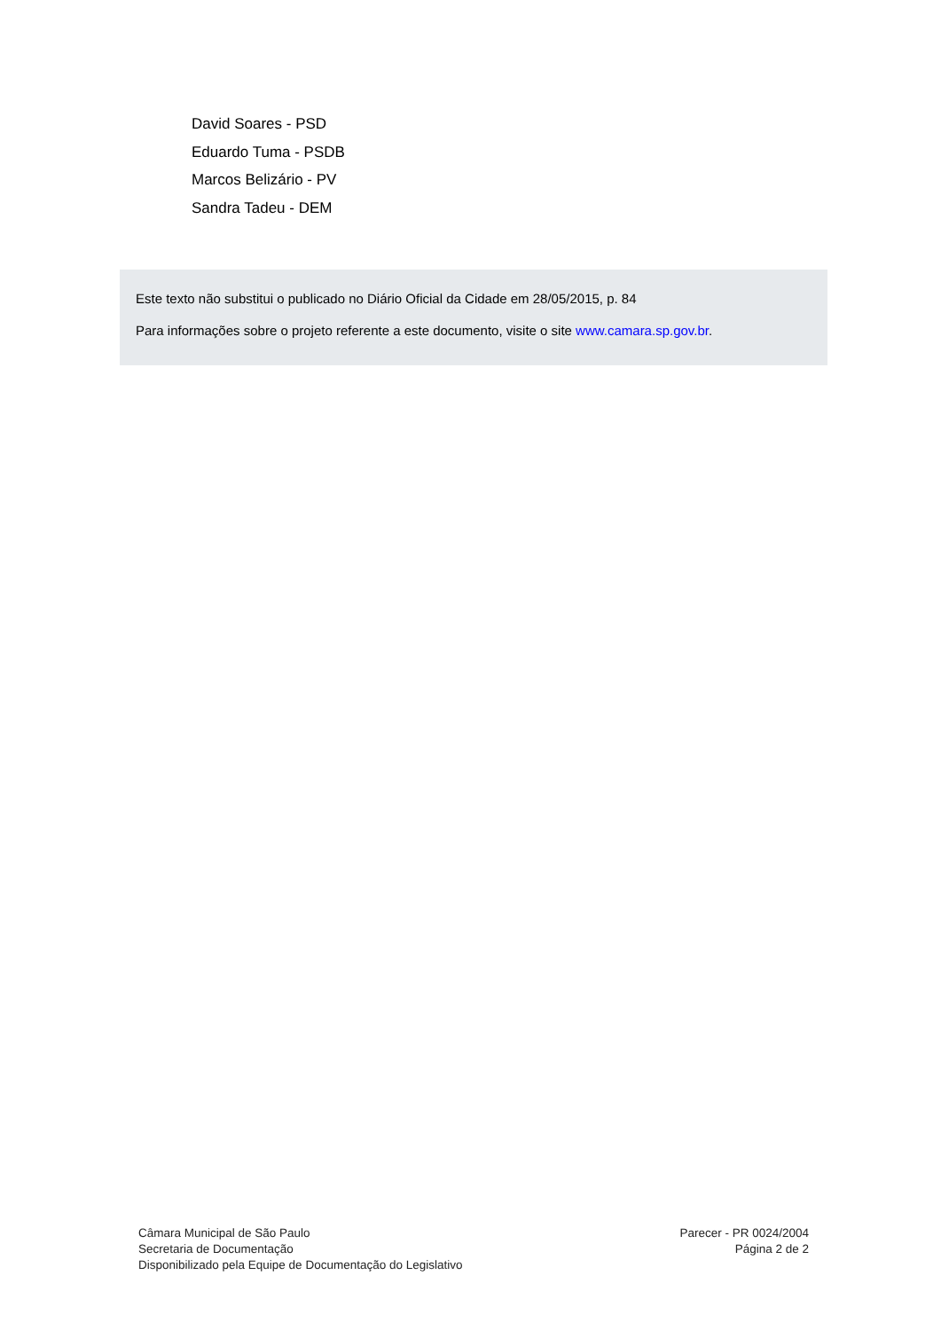David Soares - PSD
Eduardo Tuma - PSDB
Marcos Belizário - PV
Sandra Tadeu - DEM
Este texto não substitui o publicado no Diário Oficial da Cidade em 28/05/2015, p. 84
Para informações sobre o projeto referente a este documento, visite o site www.camara.sp.gov.br.
Câmara Municipal de São Paulo
Secretaria de Documentação
Disponibilizado pela Equipe de Documentação do Legislativo
Parecer - PR 0024/2004
Página 2 de 2